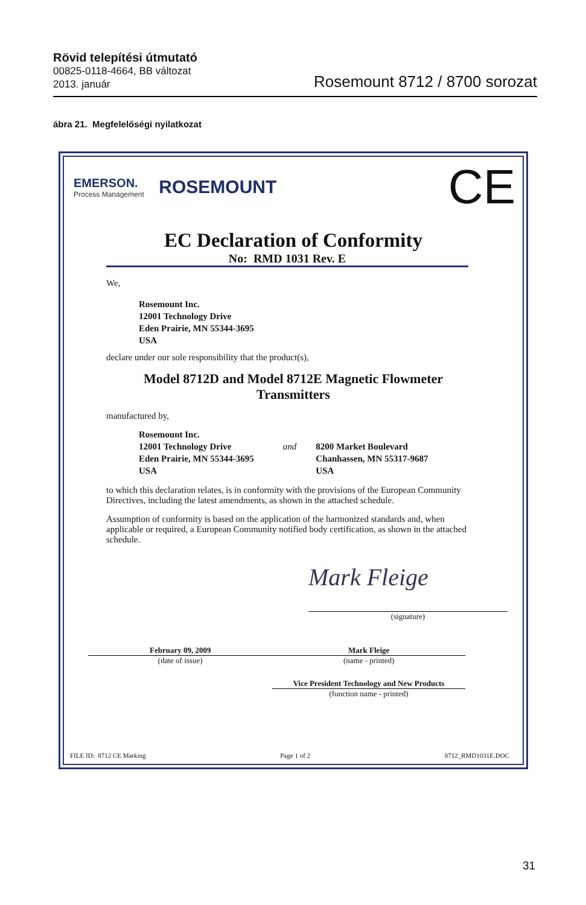Rövid telepítési útmutató
00825-0118-4664, BB változat
2013. január
Rosemount 8712 / 8700 sorozat
ábra 21. Megfelelőségi nyilatkozat
EMERSON.
Process Management
ROSEMOUNT
CE
EC Declaration of Conformity
No: RMD 1031 Rev. E
We,
Rosemount Inc.
12001 Technology Drive
Eden Prairie, MN 55344-3695
USA
declare under our sole responsibility that the product(s),
Model 8712D and Model 8712E Magnetic Flowmeter
Transmitters
manufactured by,
Rosemount Inc.
12001 Technology Drive
Eden Prairie, MN 55344-3695
USA
and
8200 Market Boulevard
Chanhassen, MN 55317-9687
USA
to which this declaration relates, is in conformity with the provisions of the European Community Directives, including the latest amendments, as shown in the attached schedule.
Assumption of conformity is based on the application of the harmonized standards and, when applicable or required, a European Community notified body certification, as shown in the attached schedule.
Mark Fleige
(signature)
February 09, 2009
(date of issue)
Mark Fleige
(name - printed)
Vice President Technology and New Products
(function name - printed)
FILE ID: 8712 CE Marking Page 1 of 2 8712_RMD1031E.DOC
31